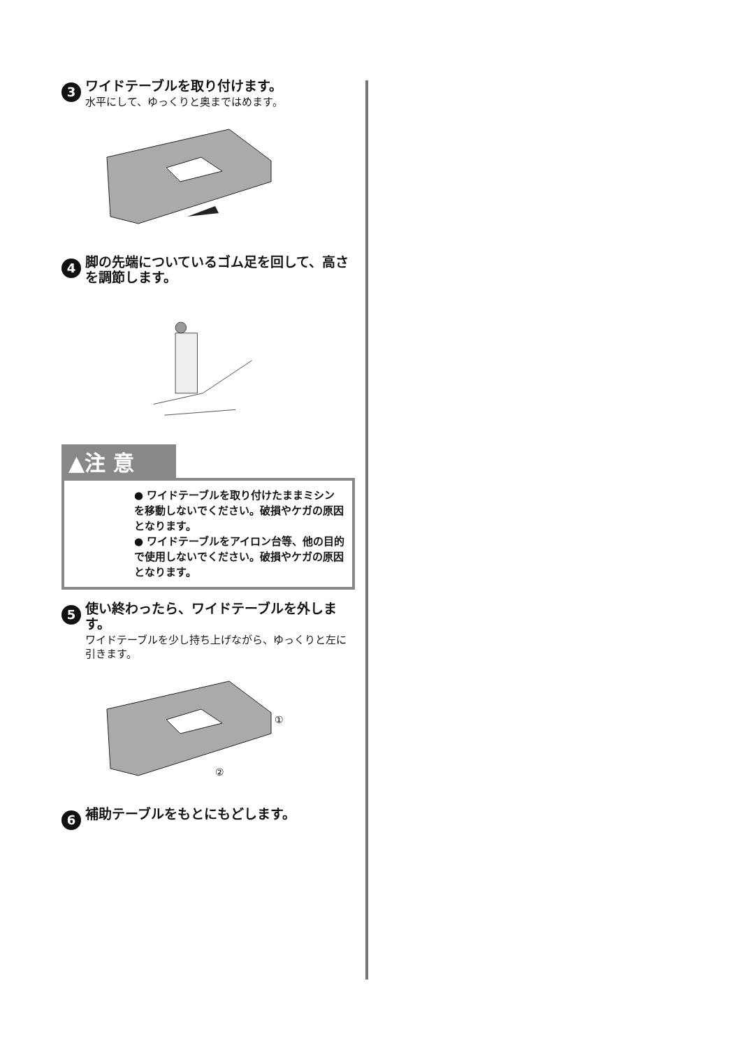3
ワイドテーブルを取り付けます。
水平にして、ゆっくりと奥まではめます。
4
脚の先端についているゴム足を回して、高さを調節します。
▲注 意
● ワイドテーブルを取り付けたままミシンを移動しないでください。破損やケガの原因となります。
● ワイドテーブルをアイロン台等、他の目的で使用しないでください。破損やケガの原因となります。
5
使い終わったら、ワイドテーブルを外します。
ワイドテーブルを少し持ち上げながら、ゆっくりと左に引きます。
①
②
6
補助テーブルをもとにもどします。